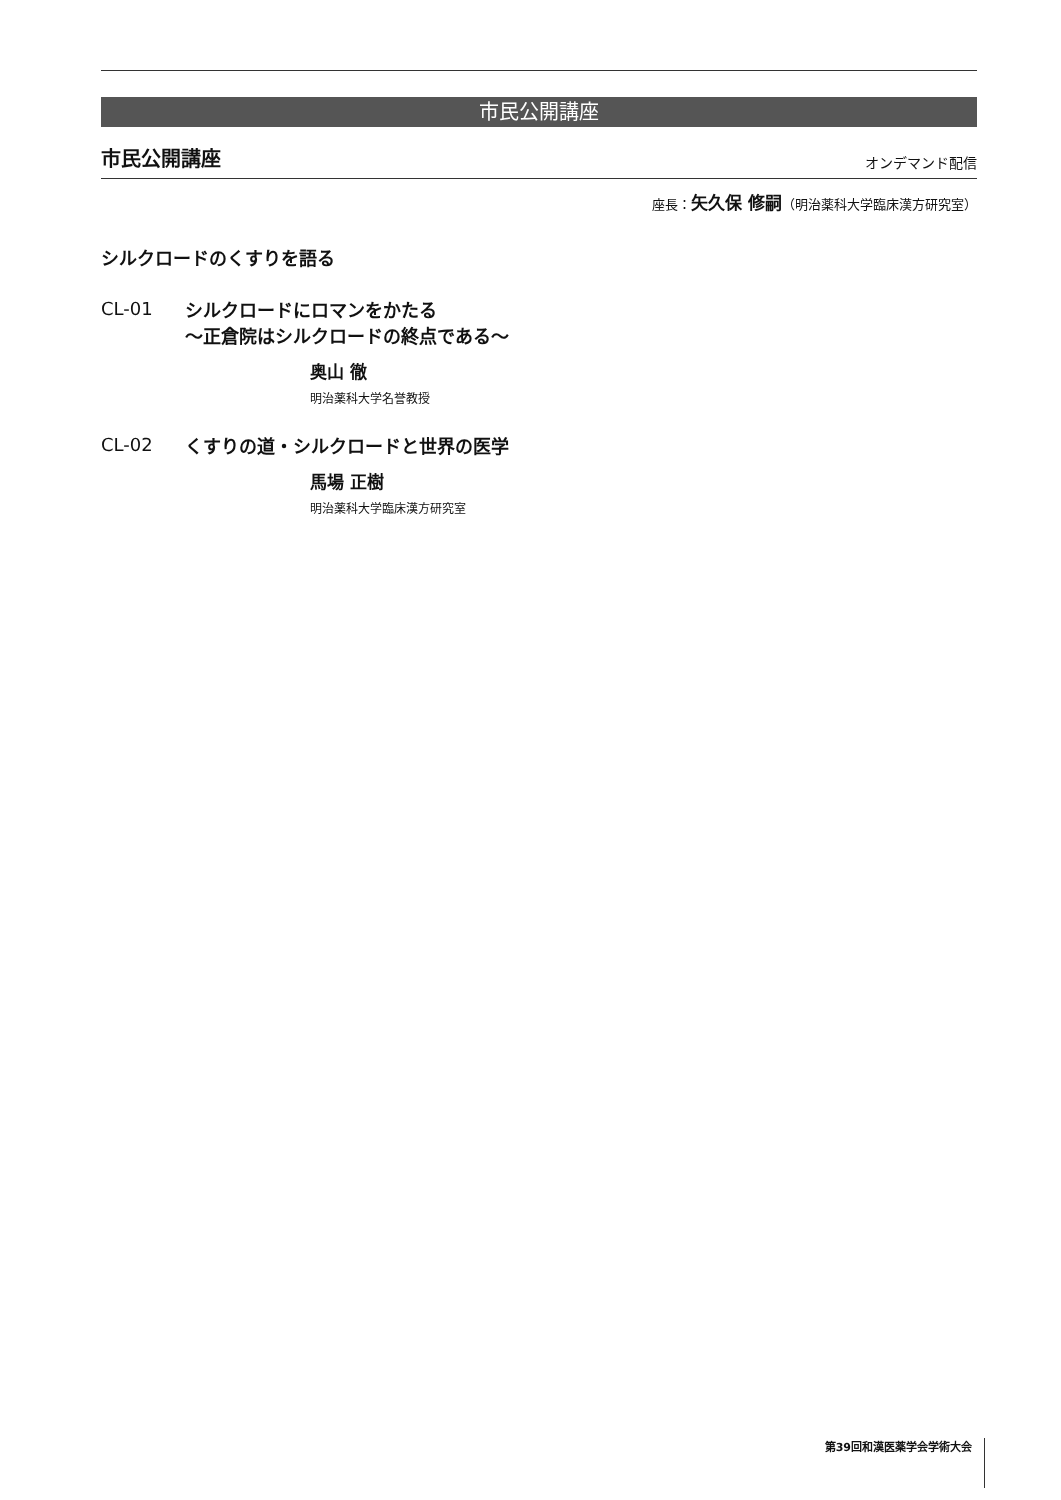市民公開講座
市民公開講座 オンデマンド配信
座長：矢久保 修嗣（明治薬科大学臨床漢方研究室）
シルクロードのくすりを語る
CL-01
シルクロードにロマンをかたる
～正倉院はシルクロードの終点である～
奥山 徹
明治薬科大学名誉教授
CL-02
くすりの道・シルクロードと世界の医学
馬場 正樹
明治薬科大学臨床漢方研究室
第39回和漢医薬学会学術大会